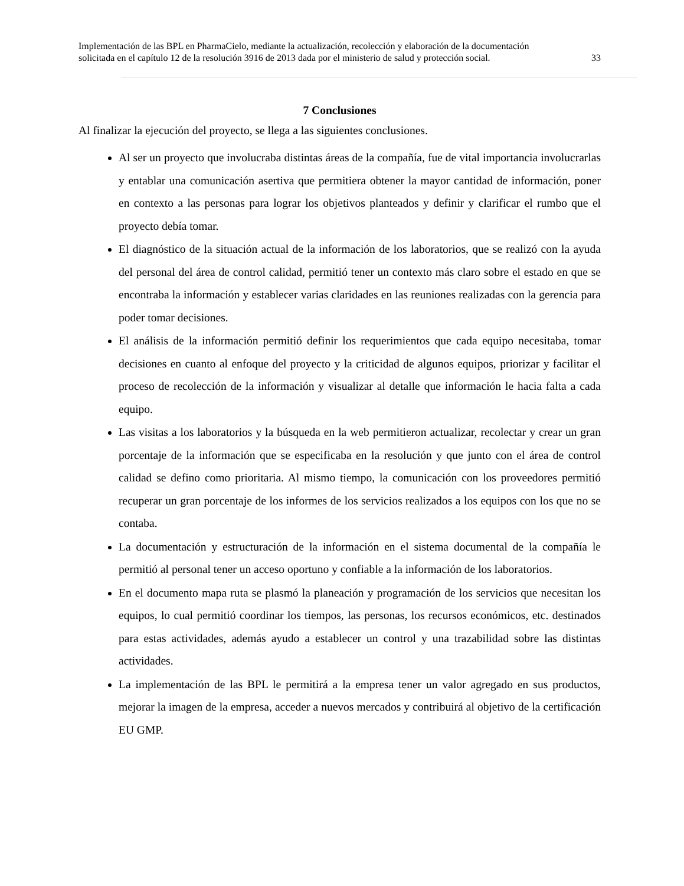Implementación de las BPL en PharmaCielo, mediante la actualización, recolección y elaboración de la documentación
solicitada en el capítulo 12 de la resolución 3916 de 2013 dada por el ministerio de salud y protección social. 33
7 Conclusiones
Al finalizar la ejecución del proyecto, se llega a las siguientes conclusiones.
Al ser un proyecto que involucraba distintas áreas de la compañía, fue de vital importancia involucrarlas y entablar una comunicación asertiva que permitiera obtener la mayor cantidad de información, poner en contexto a las personas para lograr los objetivos planteados y definir y clarificar el rumbo que el proyecto debía tomar.
El diagnóstico de la situación actual de la información de los laboratorios, que se realizó con la ayuda del personal del área de control calidad, permitió tener un contexto más claro sobre el estado en que se encontraba la información y establecer varias claridades en las reuniones realizadas con la gerencia para poder tomar decisiones.
El análisis de la información permitió definir los requerimientos que cada equipo necesitaba, tomar decisiones en cuanto al enfoque del proyecto y la criticidad de algunos equipos, priorizar y facilitar el proceso de recolección de la información y visualizar al detalle que información le hacia falta a cada equipo.
Las visitas a los laboratorios y la búsqueda en la web permitieron actualizar, recolectar y crear un gran porcentaje de la información que se especificaba en la resolución y que junto con el área de control calidad se defino como prioritaria. Al mismo tiempo, la comunicación con los proveedores permitió recuperar un gran porcentaje de los informes de los servicios realizados a los equipos con los que no se contaba.
La documentación y estructuración de la información en el sistema documental de la compañía le permitió al personal tener un acceso oportuno y confiable a la información de los laboratorios.
En el documento mapa ruta se plasmó la planeación y programación de los servicios que necesitan los equipos, lo cual permitió coordinar los tiempos, las personas, los recursos económicos, etc. destinados para estas actividades, además ayudo a establecer un control y una trazabilidad sobre las distintas actividades.
La implementación de las BPL le permitirá a la empresa tener un valor agregado en sus productos, mejorar la imagen de la empresa, acceder a nuevos mercados y contribuirá al objetivo de la certificación EU GMP.